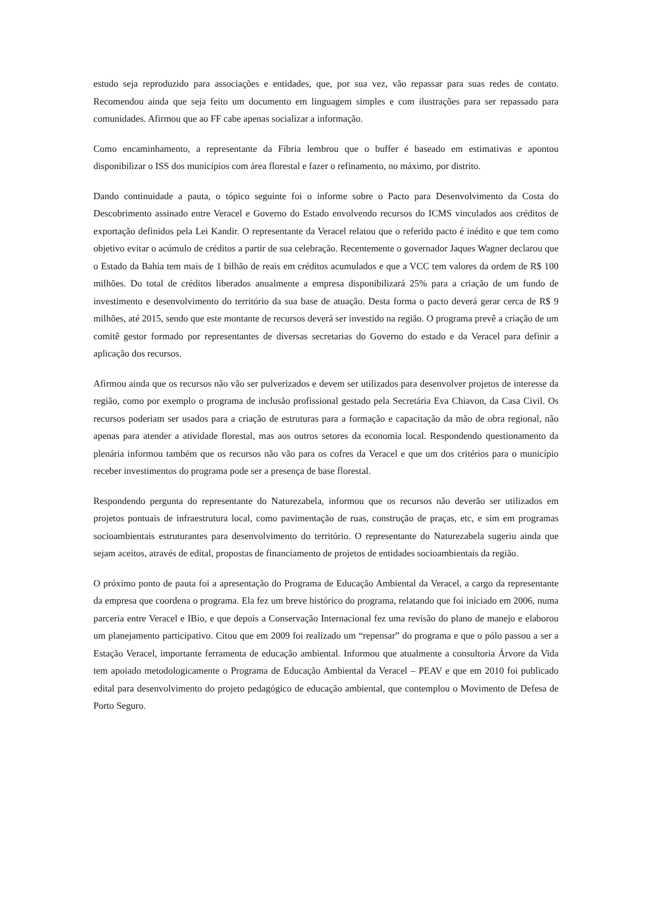estudo seja reproduzido para associações e entidades, que, por sua vez, vão repassar para suas redes de contato. Recomendou ainda que seja feito um documento em linguagem simples e com ilustrações para ser repassado para comunidades. Afirmou que ao FF cabe apenas socializar a informação.
Como encaminhamento, a representante da Fíbria lembrou que o buffer é baseado em estimativas e apontou disponibilizar o ISS dos municípios com área florestal e fazer o refinamento, no máximo, por distrito.
Dando continuidade a pauta, o tópico seguinte foi o informe sobre o Pacto para Desenvolvimento da Costa do Descobrimento assinado entre Veracel e Governo do Estado envolvendo recursos do ICMS vinculados aos créditos de exportação definidos pela Lei Kandir. O representante da Veracel relatou que o referido pacto é inédito e que tem como objetivo evitar o acúmulo de créditos a partir de sua celebração. Recentemente o governador Jaques Wagner declarou que o Estado da Bahia tem mais de 1 bilhão de reais em créditos acumulados e que a VCC tem valores da ordem de R$ 100 milhões. Do total de créditos liberados anualmente a empresa disponibilizará 25% para a criação de um fundo de investimento e desenvolvimento do território da sua base de atuação. Desta forma o pacto deverá gerar cerca de R$ 9 milhões, até 2015, sendo que este montante de recursos deverá ser investido na região. O programa prevê a criação de um comitê gestor formado por representantes de diversas secretarias do Governo do estado e da Veracel para definir a aplicação dos recursos.
Afirmou ainda que os recursos não vão ser pulverizados e devem ser utilizados para desenvolver projetos de interesse da região, como por exemplo o programa de inclusão profissional gestado pela Secretária Eva Chiavon, da Casa Civil. Os recursos poderiam ser usados para a criação de estruturas para a formação e capacitação da mão de obra regional, não apenas para atender a atividade florestal, mas aos outros setores da economia local. Respondendo questionamento da plenária informou também que os recursos não vão para os cofres da Veracel e que um dos critérios para o município receber investimentos do programa pode ser a presença de base florestal.
Respondendo pergunta do representante do Naturezabela, informou que os recursos não deverão ser utilizados em projetos pontuais de infraestrutura local, como pavimentação de ruas, construção de praças, etc, e sim em programas socioambientais estruturantes para desenvolvimento do território. O representante do Naturezabela sugeriu ainda que sejam aceitos, através de edital, propostas de financiamento de projetos de entidades socioambientais da região.
O próximo ponto de pauta foi a apresentação do Programa de Educação Ambiental da Veracel, a cargo da representante da empresa que coordena o programa. Ela fez um breve histórico do programa, relatando que foi iniciado em 2006, numa parceria entre Veracel e IBio, e que depois a Conservação Internacional fez uma revisão do plano de manejo e elaborou um planejamento participativo. Citou que em 2009 foi realizado um “repensar” do programa e que o pólo passou a ser a Estação Veracel, importante ferramenta de educação ambiental. Informou que atualmente a consultoria Árvore da Vida tem apoiado metodologicamente o Programa de Educação Ambiental da Veracel – PEAV e que em 2010 foi publicado edital para desenvolvimento do projeto pedagógico de educação ambiental, que contemplou o Movimento de Defesa de Porto Seguro.